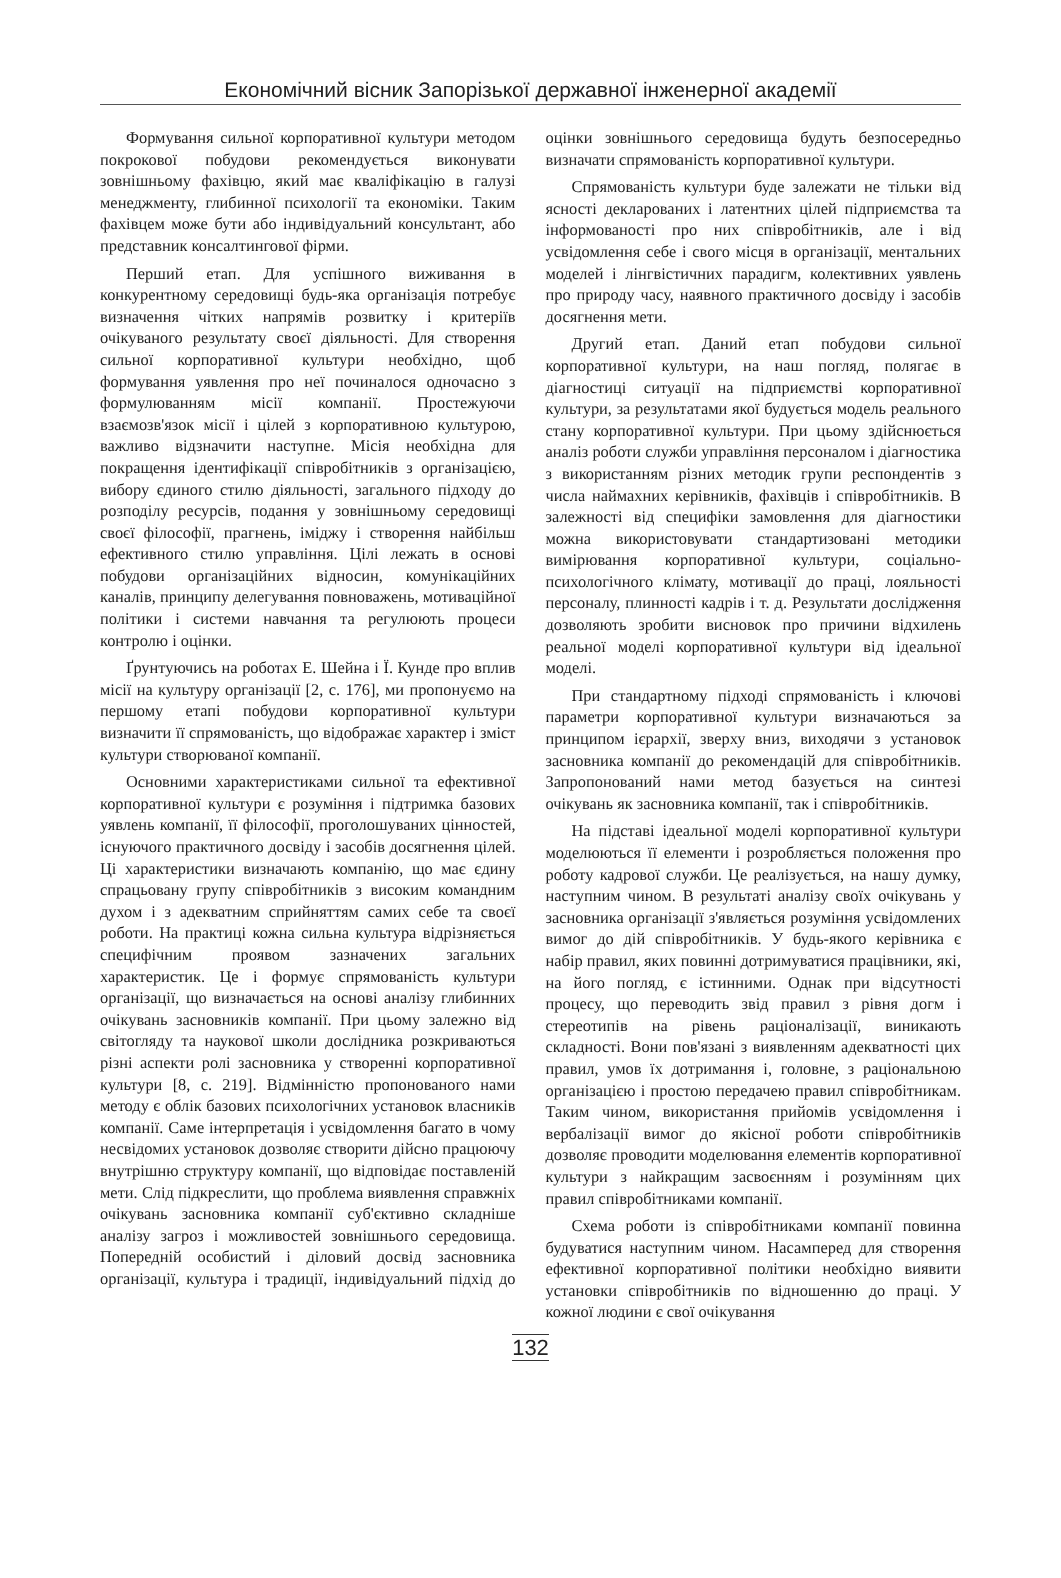Економічний вісник Запорізької державної інженерної академії
Формування сильної корпоративної культури методом покрокової побудови рекомендується виконувати зовнішньому фахівцю, який має кваліфікацію в галузі менеджменту, глибинної психології та економіки. Таким фахівцем може бути або індивідуальний консультант, або представник консалтингової фірми.
Перший етап. Для успішного виживання в конкурентному середовищі будь-яка організація потребує визначення чітких напрямів розвитку і критеріїв очікуваного результату своєї діяльності. Для створення сильної корпоративної культури необхідно, щоб формування уявлення про неї починалося одночасно з формулюванням місії компанії. Простежуючи взаємозв'язок місії і цілей з корпоративною культурою, важливо відзначити наступне. Місія необхідна для покращення ідентифікації співробітників з організацією, вибору єдиного стилю діяльності, загального підходу до розподілу ресурсів, подання у зовнішньому середовищі своєї філософії, прагнень, іміджу і створення найбільш ефективного стилю управління. Цілі лежать в основі побудови організаційних відносин, комунікаційних каналів, принципу делегування повноважень, мотиваційної політики і системи навчання та регулюють процеси контролю і оцінки.
Ґрунтуючись на роботах Е. Шейна і Ї. Кунде про вплив місії на культуру організації [2, с. 176], ми пропонуємо на першому етапі побудови корпоративної культури визначити її спрямованість, що відображає характер і зміст культури створюваної компанії.
Основними характеристиками сильної та ефективної корпоративної культури є розуміння і підтримка базових уявлень компанії, її філософії, проголошуваних цінностей, існуючого практичного досвіду і засобів досягнення цілей. Ці характеристики визначають компанію, що має єдину спрацьовану групу співробітників з високим командним духом і з адекватним сприйняттям самих себе та своєї роботи. На практиці кожна сильна культура відрізняється специфічним проявом зазначених загальних характеристик. Це і формує спрямованість культури організації, що визначається на основі аналізу глибинних очікувань засновників компанії. При цьому залежно від світогляду та наукової школи дослідника розкриваються різні аспекти ролі засновника у створенні корпоративної культури [8, с. 219]. Відмінністю пропонованого нами методу є облік базових психологічних установок власників компанії. Саме інтерпретація і усвідомлення багато в чому несвідомих установок дозволяє створити дійсно працюючу внутрішню структуру компанії, що відповідає поставленій мети. Слід підкреслити, що проблема виявлення справжніх очікувань засновника компанії суб'єктивно складніше аналізу загроз і можливостей зовнішнього середовища. Попередній особистий і діловий досвід засновника організації, культура і традиції, індивідуальний підхід до оцінки зовнішнього середовища будуть безпосередньо визначати спрямованість корпоративної культури.
Спрямованість культури буде залежати не тільки від ясності декларованих і латентних цілей підприємства та інформованості про них співробітників, але і від усвідомлення себе і свого місця в організації, ментальних моделей і лінгвістичних парадигм, колективних уявлень про природу часу, наявного практичного досвіду і засобів досягнення мети.
Другий етап. Даний етап побудови сильної корпоративної культури, на наш погляд, полягає в діагностиці ситуації на підприємстві корпоративної культури, за результатами якої будується модель реального стану корпоративної культури. При цьому здійснюється аналіз роботи служби управління персоналом і діагностика з використанням різних методик групи респондентів з числа наймахних керівників, фахівців і співробітників. В залежності від специфіки замовлення для діагностики можна використовувати стандартизовані методики вимірювання корпоративної культури, соціально-психологічного клімату, мотивації до праці, лояльності персоналу, плинності кадрів і т. д. Результати дослідження дозволяють зробити висновок про причини відхилень реальної моделі корпоративної культури від ідеальної моделі.
При стандартному підході спрямованість і ключові параметри корпоративної культури визначаються за принципом ієрархії, зверху вниз, виходячи з установок засновника компанії до рекомендацій для співробітників. Запропонований нами метод базується на синтезі очікувань як засновника компанії, так і співробітників.
На підставі ідеальної моделі корпоративної культури моделюються її елементи і розробляється положення про роботу кадрової служби. Це реалізується, на нашу думку, наступним чином. В результаті аналізу своїх очікувань у засновника організації з'являється розуміння усвідомлених вимог до дій співробітників. У будь-якого керівника є набір правил, яких повинні дотримуватися працівники, які, на його погляд, є істинними. Однак при відсутності процесу, що переводить звід правил з рівня догм і стереотипів на рівень раціоналізації, виникають складності. Вони пов'язані з виявленням адекватності цих правил, умов їх дотримання і, головне, з раціональною організацією і простою передачею правил співробітникам. Таким чином, використання прийомів усвідомлення і вербалізації вимог до якісної роботи співробітників дозволяє проводити моделювання елементів корпоративної культури з найкращим засвоєнням і розумінням цих правил співробітниками компанії.
Схема роботи із співробітниками компанії повинна будуватися наступним чином. Насамперед для створення ефективної корпоративної політики необхідно виявити установки співробітників по відношенню до праці. У кожної людини є свої очікування
132